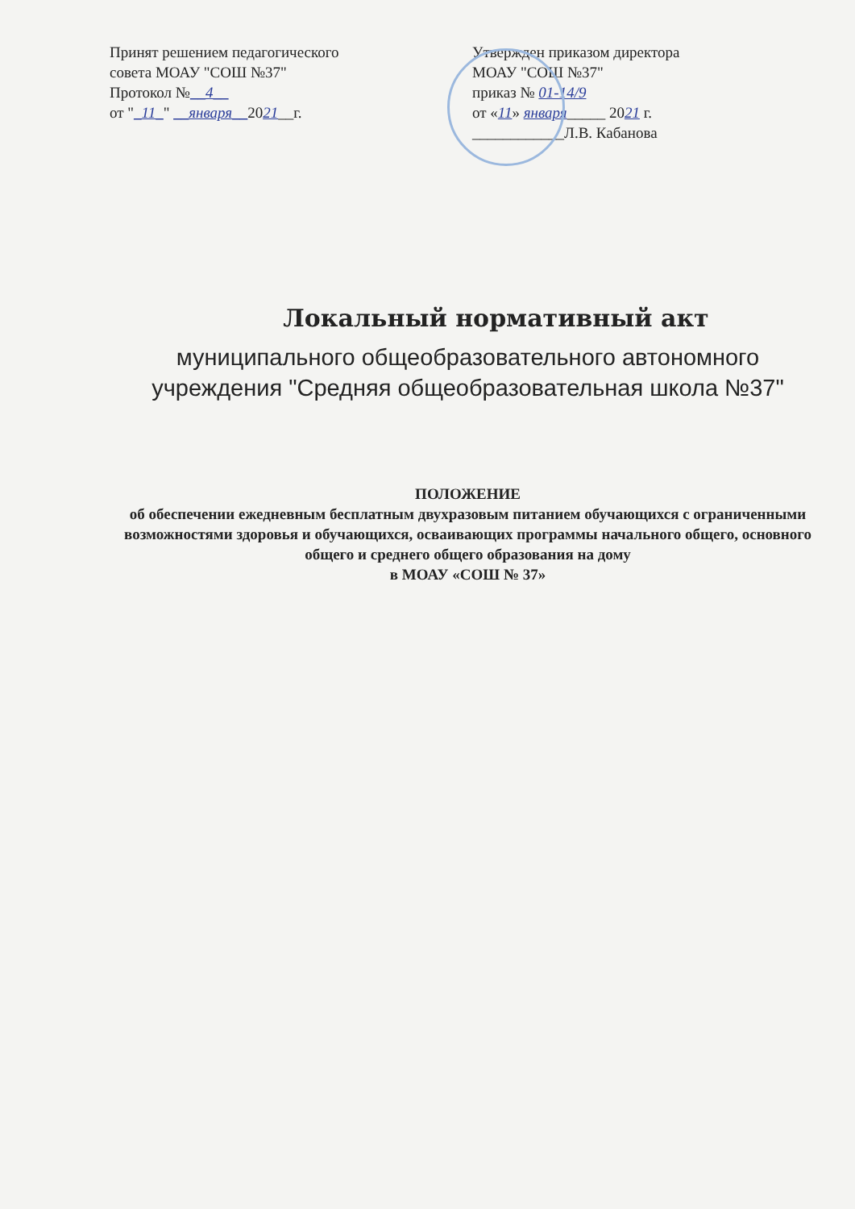Принят решением педагогического
совета МОАУ "СОШ №37"
Протокол №__4__
от "_11_" __января__2021__г.
Утвержден приказом директора
МОАУ "СОШ №37"
приказ № 01-14/9
от «11» января_____ 2021 г.
____________Л.В. Кабанова
Локальный нормативный акт
муниципального общеобразовательного автономного учреждения "Средняя общеобразовательная школа №37"
ПОЛОЖЕНИЕ
об обеспечении ежедневным бесплатным двухразовым питанием обучающихся с ограниченными возможностями здоровья и обучающихся, осваивающих программы начального общего, основного общего и среднего общего образования на дому
в МОАУ «СОШ № 37»